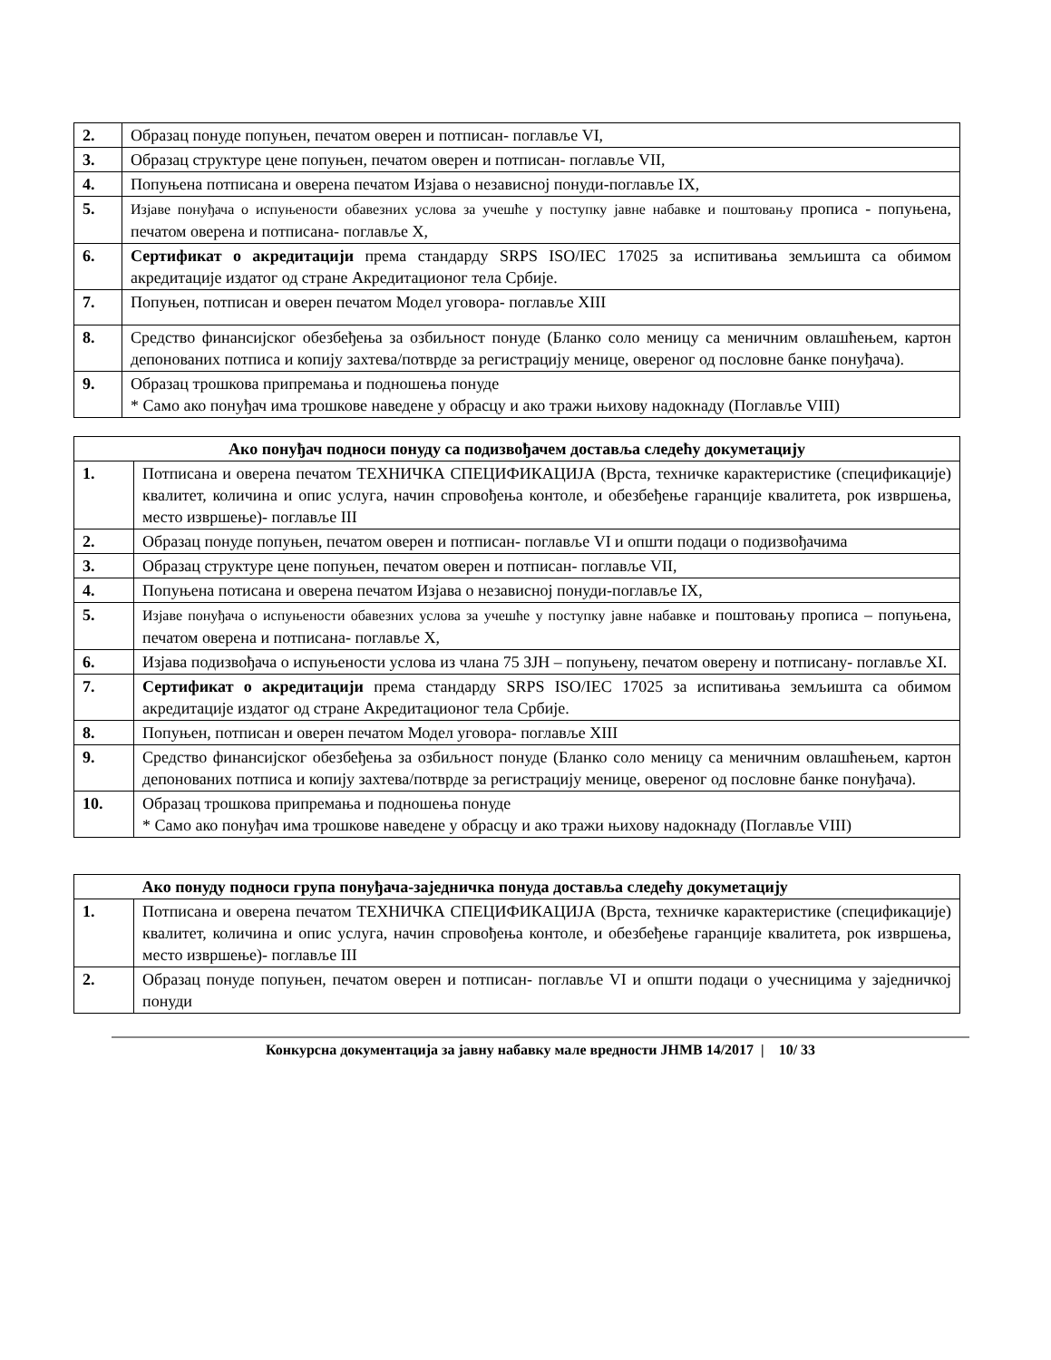| 2. | Образац понуде попуњен, печатом оверен и потписан- поглавље VI, |
| 3. | Образац структуре цене попуњен, печатом оверен и потписан- поглавље VII, |
| 4. | Попуњена потписана и оверена печатом Изјава о независној понуди-поглавље IX, |
| 5. | Изјаве понуђача о испуњености обавезних услова за учешће у поступку јавне набавке и поштовању прописа - попуњена, печатом оверена и потписана- поглавље X, |
| 6. | Сертификат о акредитацији према стандарду SRPS ISO/IEC 17025 за испитивања земљишта са обимом акредитације издатог од стране Акредитационог тела Србије. |
| 7. | Попуњен, потписан и оверен печатом Модел уговора- поглавље XIII |
| 8. | Средство финансијског обезбеђења за озбиљност понуде (Бланко соло меницу са меничним овлашћењем, картон депонованих потписа и копију захтева/потврде за регистрацију менице, овереног од пословне банке понуђача). |
| 9. | Образац трошкова припремања и подношења понуде * Само ако понуђач има трошкове наведене у обрасцу и ако тражи њихову надокнаду (Поглавље VIII) |
| Ако понуђач подноси понуду са подизвођачем доставља следећу докуметацију | |
| 1. | Потписана и оверена печатом ТЕХНИЧКА СПЕЦИФИКАЦИЈА (Врста, техничке карактеристике (спецификације) квалитет, количина и опис услуга, начин спровођења контоле, и обезбеђење гаранције квалитета, рок извршења, место извршење)- поглавље III |
| 2. | Образац понуде попуњен, печатом оверен и потписан- поглавље VI и општи подаци о подизвођачима |
| 3. | Образац структуре цене попуњен, печатом оверен и потписан- поглавље VII, |
| 4. | Попуњена потисана и оверена печатом Изјава о независној понуди-поглавље IX, |
| 5. | Изјаве понуђача о испуњености обавезних услова за учешће у поступку јавне набавке и поштовању прописа – попуњена, печатом оверена и потписана- поглавље X, |
| 6. | Изјава подизвођача о испуњености услова из члана 75 ЗЈН – попуњену, печатом оверену и потписану- поглавље XI. |
| 7. | Сертификат о акредитацији према стандарду SRPS ISO/IEC 17025 за испитивања земљишта са обимом акредитације издатог од стране Акредитационог тела Србије. |
| 8. | Попуњен, потписан и оверен печатом Модел уговора- поглавље XIII |
| 9. | Средство финансијског обезбеђења за озбиљност понуде (Бланко соло меницу са меничним овлашћењем, картон депонованих потписа и копију захтева/потврде за регистрацију менице, овереног од пословне банке понуђача). |
| 10. | Образац трошкова припремања и подношења понуде * Само ако понуђач има трошкове наведене у обрасцу и ако тражи њихову надокнаду (Поглавље VIII) |
| | Ако понуду подноси група понуђача-заједничка понуда доставља следећу докуметацију |
| 1. | Потписана и оверена печатом ТЕХНИЧКА СПЕЦИФИКАЦИЈА (Врста, техничке карактеристике (спецификације) квалитет, количина и опис услуга, начин спровођења контоле, и обезбеђење гаранције квалитета, рок извршења, место извршење)- поглавље III |
| 2. | Образац понуде попуњен, печатом оверен и потписан- поглавље VI и општи подаци о учесницима у заједничкој понуди |
Конкурсна документација за јавну набавку мале вредности ЈНМВ 14/2017 | 10/ 33